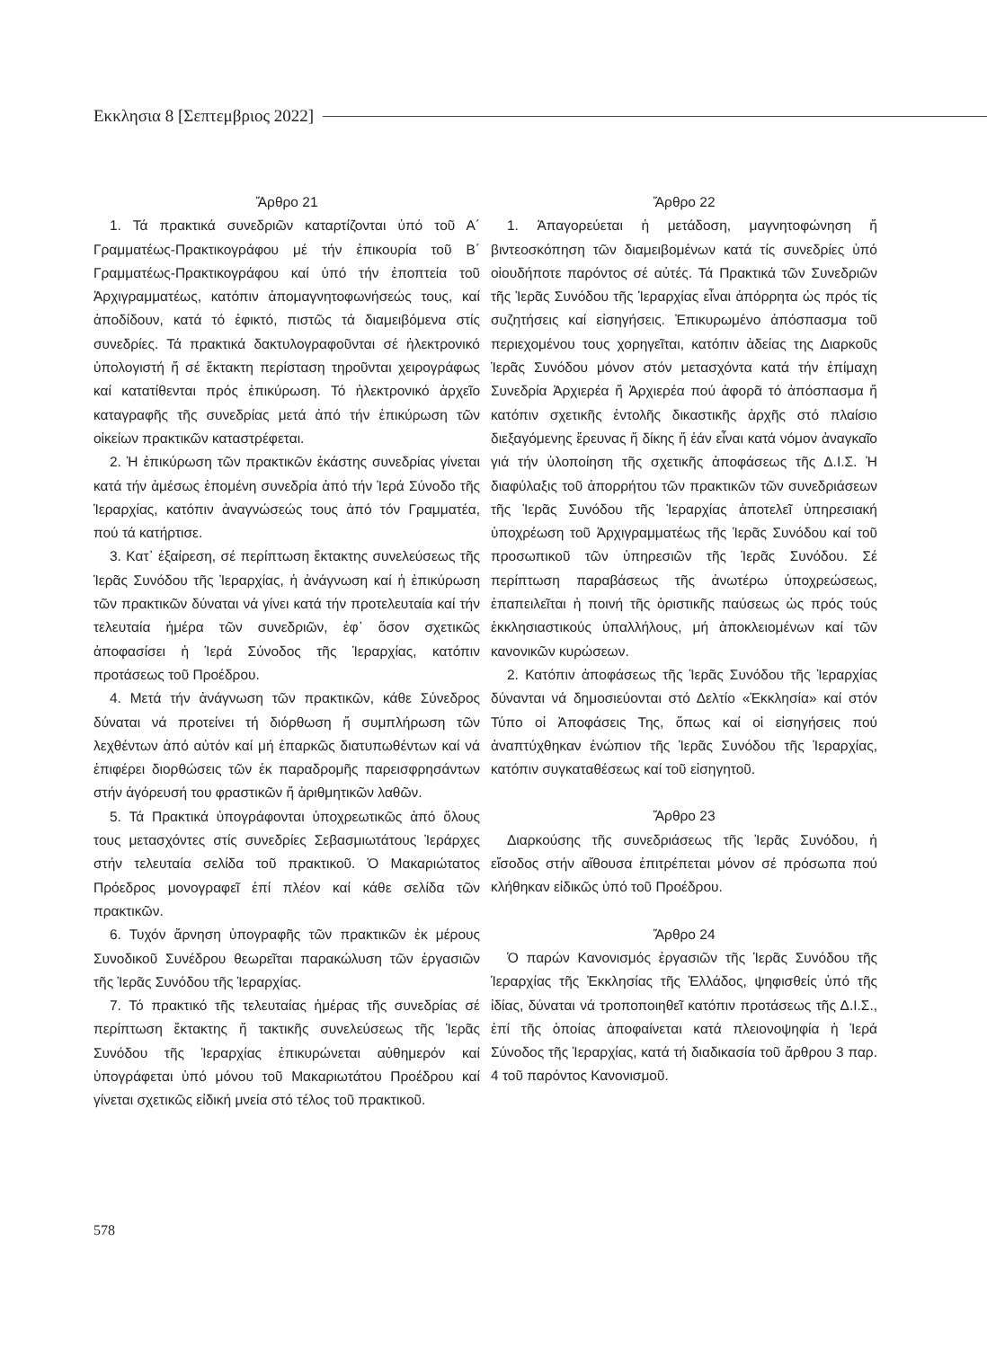Εκκλησια 8 [Σεπτεμβριος 2022]
Ἄρθρο 21
1. Τά πρακτικά συνεδριῶν καταρτίζονται ὑπό τοῦ Α΄ Γραμματέως-Πρακτικογράφου μέ τήν ἐπικουρία τοῦ Β΄ Γραμματέως-Πρακτικογράφου καί ὑπό τήν ἐποπτεία τοῦ Ἀρχιγραμματέως, κατόπιν ἀπομαγνητοφωνήσεώς τους, καί ἀποδίδουν, κατά τό ἐφικτό, πιστῶς τά διαμειβόμενα στίς συνεδρίες. Τά πρακτικά δακτυλογραφοῦνται σέ ἠλεκτρονικό ὑπολογιστή ἤ σέ ἔκτακτη περίσταση τηροῦνται χειρογράφως καί κατατίθενται πρός ἐπικύρωση. Τό ἠλεκτρονικό ἀρχεῖο καταγραφῆς τῆς συνεδρίας μετά ἀπό τήν ἐπικύρωση τῶν οἰκείων πρακτικῶν καταστρέφεται.
2. Ἡ ἐπικύρωση τῶν πρακτικῶν ἑκάστης συνεδρίας γίνεται κατά τήν ἀμέσως ἑπομένη συνεδρία ἀπό τήν Ἱερά Σύνοδο τῆς Ἱεραρχίας, κατόπιν ἀναγνώσεώς τους ἀπό τόν Γραμματέα, πού τά κατήρτισε.
3. Κατ᾽ ἐξαίρεση, σέ περίπτωση ἔκτακτης συνελεύσεως τῆς Ἱερᾶς Συνόδου τῆς Ἱεραρχίας, ἡ ἀνάγνωση καί ἡ ἐπικύρωση τῶν πρακτικῶν δύναται νά γίνει κατά τήν προτελευταία καί τήν τελευταία ἡμέρα τῶν συνεδριῶν, ἐφ᾽ ὅσον σχετικῶς ἀποφασίσει ἡ Ἱερά Σύνοδος τῆς Ἱεραρχίας, κατόπιν προτάσεως τοῦ Προέδρου.
4. Μετά τήν ἀνάγνωση τῶν πρακτικῶν, κάθε Σύνεδρος δύναται νά προτείνει τή διόρθωση ἤ συμπλήρωση τῶν λεχθέντων ἀπό αὐτόν καί μή ἐπαρκῶς διατυπωθέντων καί νά ἐπιφέρει διορθώσεις τῶν ἐκ παραδρομῆς παρεισφρησάντων στήν ἀγόρευσή του φραστικῶν ἤ ἀριθμητικῶν λαθῶν.
5. Τά Πρακτικά ὑπογράφονται ὑποχρεωτικῶς ἀπό ὅλους τους μετασχόντες στίς συνεδρίες Σεβασμιωτάτους Ἱεράρχες στήν τελευταία σελίδα τοῦ πρακτικοῦ. Ὁ Μακαριώτατος Πρόεδρος μονογραφεῖ ἐπί πλέον καί κάθε σελίδα τῶν πρακτικῶν.
6. Τυχόν ἄρνηση ὑπογραφῆς τῶν πρακτικῶν ἐκ μέρους Συνοδικοῦ Συνέδρου θεωρεῖται παρακώλυση τῶν ἐργασιῶν τῆς Ἱερᾶς Συνόδου τῆς Ἱεραρχίας.
7. Τό πρακτικό τῆς τελευταίας ἡμέρας τῆς συνεδρίας σέ περίπτωση ἔκτακτης ἤ τακτικῆς συνελεύσεως τῆς Ἱερᾶς Συνόδου τῆς Ἱεραρχίας ἐπικυρώνεται αὐθημερόν καί ὑπογράφεται ὑπό μόνου τοῦ Μακαριωτάτου Προέδρου καί γίνεται σχετικῶς εἰδική μνεία στό τέλος τοῦ πρακτικοῦ.
Ἄρθρο 22
1. Ἀπαγορεύεται ἡ μετάδοση, μαγνητοφώνηση ἤ βιντεοσκόπηση τῶν διαμειβομένων κατά τίς συνεδρίες ὑπό οἱουδήποτε παρόντος σέ αὐτές. Τά Πρακτικά τῶν Συνεδριῶν τῆς Ἱερᾶς Συνόδου τῆς Ἱεραρχίας εἶναι ἀπόρρητα ὡς πρός τίς συζητήσεις καί εἰσηγήσεις. Ἐπικυρωμένο ἀπόσπασμα τοῦ περιεχομένου τους χορηγεῖται, κατόπιν ἀδείας της Διαρκοῦς Ἱερᾶς Συνόδου μόνον στόν μετασχόντα κατά τήν ἐπίμαχη Συνεδρία Ἀρχιερέα ἤ Ἀρχιερέα πού ἀφορᾶ τό ἀπόσπασμα ἤ κατόπιν σχετικῆς ἐντολῆς δικαστικῆς ἀρχῆς στό πλαίσιο διεξαγόμενης ἔρευνας ἤ δίκης ἤ ἐάν εἶναι κατά νόμον ἀναγκαῖο γιά τήν ὑλοποίηση τῆς σχετικῆς ἀποφάσεως τῆς Δ.Ι.Σ. Ἡ διαφύλαξις τοῦ ἀπορρήτου τῶν πρακτικῶν τῶν συνεδριάσεων τῆς Ἱερᾶς Συνόδου τῆς Ἱεραρχίας ἀποτελεῖ ὑπηρεσιακή ὑποχρέωση τοῦ Ἀρχιγραμματέως τῆς Ἱερᾶς Συνόδου καί τοῦ προσωπικοῦ τῶν ὑπηρεσιῶν τῆς Ἱερᾶς Συνόδου. Σέ περίπτωση παραβάσεως τῆς ἀνωτέρω ὑποχρεώσεως, ἐπαπειλεῖται ἡ ποινή τῆς ὁριστικῆς παύσεως ὡς πρός τούς ἐκκλησιαστικούς ὑπαλλήλους, μή ἀποκλειομένων καί τῶν κανονικῶν κυρώσεων.
2. Κατόπιν ἀποφάσεως τῆς Ἱερᾶς Συνόδου τῆς Ἱεραρχίας δύνανται νά δημοσιεύονται στό Δελτίο «Ἐκκλησία» καί στόν Τύπο οἱ Ἀποφάσεις Της, ὅπως καί οἱ εἰσηγήσεις πού ἀναπτύχθηκαν ἐνώπιον τῆς Ἱερᾶς Συνόδου τῆς Ἱεραρχίας, κατόπιν συγκαταθέσεως καί τοῦ εἰσηγητοῦ.
Ἄρθρο 23
Διαρκούσης τῆς συνεδριάσεως τῆς Ἱερᾶς Συνόδου, ἡ εἴσοδος στήν αἴθουσα ἐπιτρέπεται μόνον σέ πρόσωπα πού κλήθηκαν εἰδικῶς ὑπό τοῦ Προέδρου.
Ἄρθρο 24
Ὁ παρών Κανονισμός ἐργασιῶν τῆς Ἱερᾶς Συνόδου τῆς Ἱεραρχίας τῆς Ἐκκλησίας τῆς Ἑλλάδος, ψηφισθείς ὑπό τῆς ἰδίας, δύναται νά τροποποιηθεῖ κατόπιν προτάσεως τῆς Δ.Ι.Σ., ἐπί τῆς ὁποίας ἀποφαίνεται κατά πλειονοψηφία ἡ Ἱερά Σύνοδος τῆς Ἱεραρχίας, κατά τή διαδικασία τοῦ ἄρθρου 3 παρ. 4 τοῦ παρόντος Κανονισμοῦ.
578